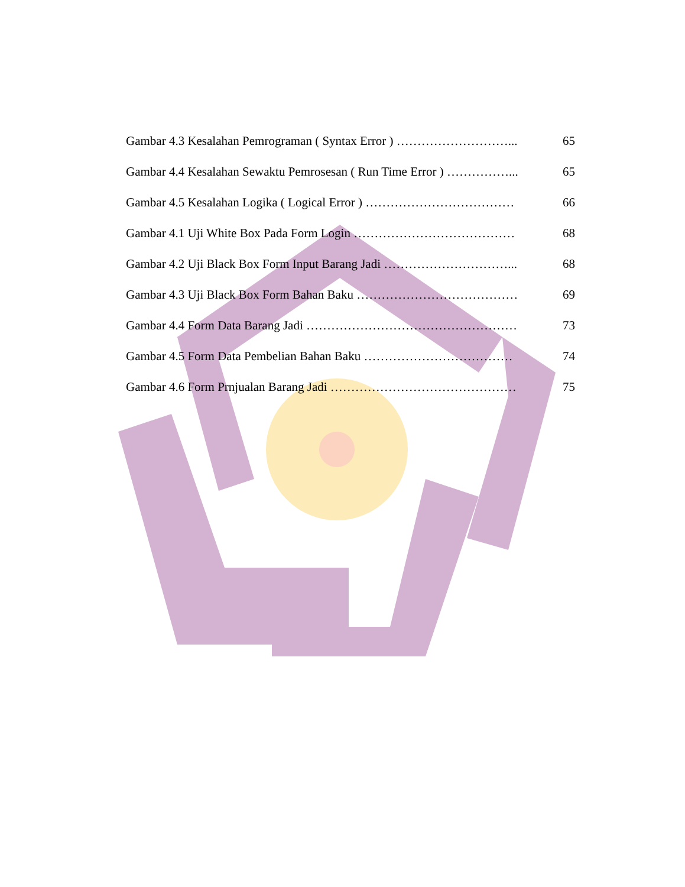Gambar 4.3 Kesalahan Pemrograman ( Syntax Error ) ………………………... 65
Gambar 4.4 Kesalahan Sewaktu Pemrosesan ( Run Time Error ) ……………... 65
Gambar 4.5 Kesalahan Logika ( Logical Error ) ……………………………… 66
Gambar 4.1 Uji White Box Pada Form Login ………………………………… 68
Gambar 4.2 Uji Black Box Form Input Barang Jadi …………………………... 68
Gambar 4.3 Uji Black Box Form Bahan Baku ………………………………… 69
Gambar 4.4 Form Data Barang Jadi …………………………………………… 73
Gambar 4.5 Form Data Pembelian Bahan Baku ……………………………… 74
Gambar 4.6 Form Prnjualan Barang Jadi ……………………………………… 75